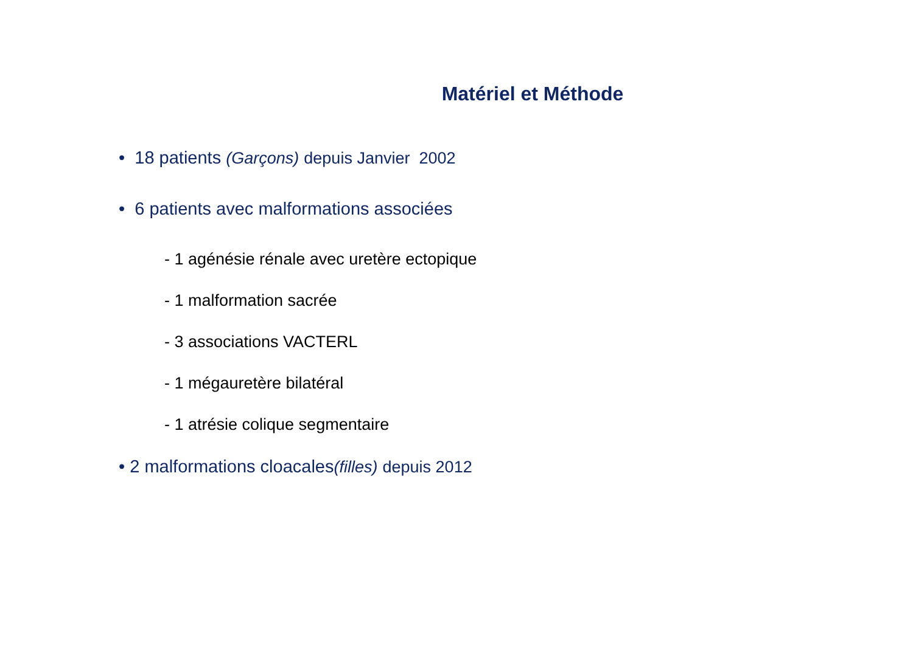Matériel et Méthode
• 18 patients (Garçons) depuis Janvier 2002
• 6 patients avec malformations associées
- 1 agénésie rénale avec uretère ectopique
- 1 malformation sacrée
- 3 associations VACTERL
- 1 mégauretère bilatéral
- 1 atrésie colique segmentaire
• 2 malformations cloacales(filles) depuis 2012